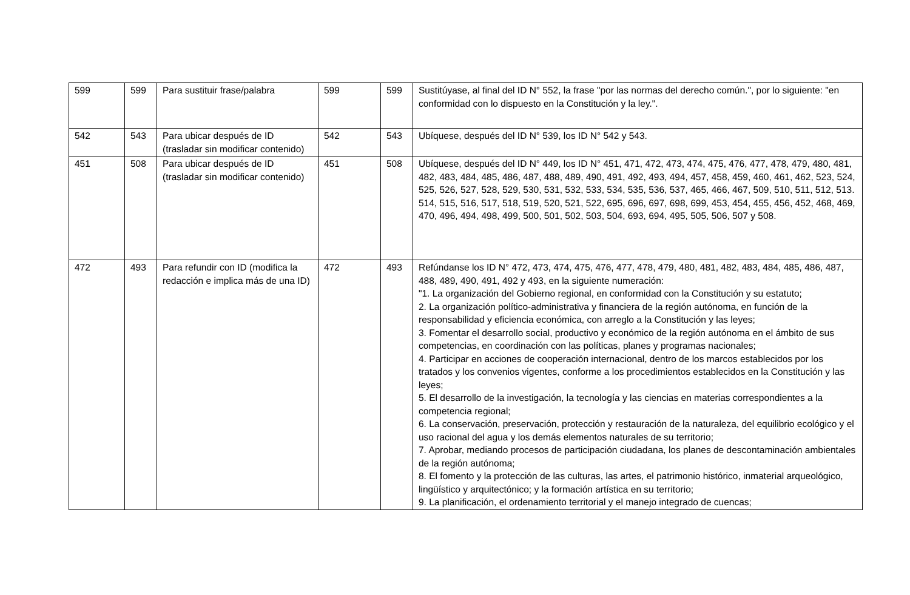| 599 | 599 | Para sustituir frase/palabra | 599 | 599 | Sustitúyase, al final del ID N° 552, la frase "por las normas del derecho común.", por lo siguiente: "en conformidad con lo dispuesto en la Constitución y la ley.". |
| 542 | 543 | Para ubicar después de ID (trasladar sin modificar contenido) | 542 | 543 | Ubíquese, después del ID N° 539, los ID N° 542 y 543. |
| 451 | 508 | Para ubicar después de ID (trasladar sin modificar contenido) | 451 | 508 | Ubíquese, después del ID N° 449, los ID N° 451, 471, 472, 473, 474, 475, 476, 477, 478, 479, 480, 481, 482, 483, 484, 485, 486, 487, 488, 489, 490, 491, 492, 493, 494, 457, 458, 459, 460, 461, 462, 523, 524, 525, 526, 527, 528, 529, 530, 531, 532, 533, 534, 535, 536, 537, 465, 466, 467, 509, 510, 511, 512, 513. 514, 515, 516, 517, 518, 519, 520, 521, 522, 695, 696, 697, 698, 699, 453, 454, 455, 456, 452, 468, 469, 470, 496, 494, 498, 499, 500, 501, 502, 503, 504, 693, 694, 495, 505, 506, 507 y 508. |
| 472 | 493 | Para refundir con ID (modifica la redacción e implica más de una ID) | 472 | 493 | Refúndanse los ID N° 472, 473, 474, 475, 476, 477, 478, 479, 480, 481, 482, 483, 484, 485, 486, 487, 488, 489, 490, 491, 492 y 493, en la siguiente numeración: "1. La organización del Gobierno regional, en conformidad con la Constitución y su estatuto; 2. La organización político-administrativa y financiera de la región autónoma, en función de la responsabilidad y eficiencia económica, con arreglo a la Constitución y las leyes; 3. Fomentar el desarrollo social, productivo y económico de la región autónoma en el ámbito de sus competencias, en coordinación con las políticas, planes y programas nacionales; 4. Participar en acciones de cooperación internacional, dentro de los marcos establecidos por los tratados y los convenios vigentes, conforme a los procedimientos establecidos en la Constitución y las leyes; 5. El desarrollo de la investigación, la tecnología y las ciencias en materias correspondientes a la competencia regional; 6. La conservación, preservación, protección y restauración de la naturaleza, del equilibrio ecológico y el uso racional del agua y los demás elementos naturales de su territorio; 7. Aprobar, mediando procesos de participación ciudadana, los planes de descontaminación ambientales de la región autónoma; 8. El fomento y la protección de las culturas, las artes, el patrimonio histórico, inmaterial arqueológico, lingüístico y arquitectónico; y la formación artística en su territorio; 9. La planificación, el ordenamiento territorial y el manejo integrado de cuencas; |